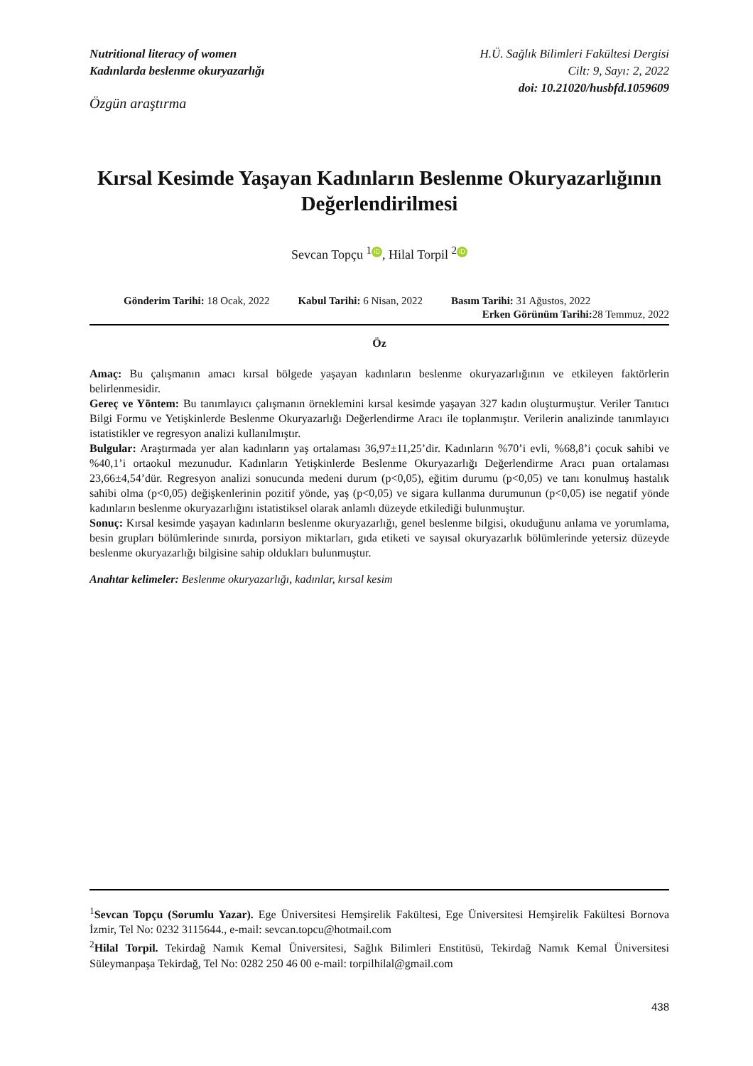Nutritional literacy of women
Kadınlarda beslenme okuryazarlığı
H.Ü. Sağlık Bilimleri Fakültesi Dergisi
Cilt: 9, Sayı: 2, 2022
doi: 10.21020/husbfd.1059609
Özgün araştırma
Kırsal Kesimde Yaşayan Kadınların Beslenme Okuryazarlığının Değerlendirilmesi
Sevcan Topçu <sup>1</sup> iD, Hilal Torpil <sup>2</sup> iD
Gönderim Tarihi: 18 Ocak, 2022 Kabul Tarihi: 6 Nisan, 2022 Basım Tarihi: 31 Ağustos, 2022
Erken Görünüm Tarihi: 28 Temmuz, 2022
Öz
Amaç: Bu çalışmanın amacı kırsal bölgede yaşayan kadınların beslenme okuryazarlığının ve etkileyen faktörlerin belirlenmesidir.
Gereç ve Yöntem: Bu tanımlayıcı çalışmanın örneklemini kırsal kesimde yaşayan 327 kadın oluşturmuştur. Veriler Tanıtıcı Bilgi Formu ve Yetişkinlerde Beslenme Okuryazarlığı Değerlendirme Aracı ile toplanmıştır. Verilerin analizinde tanımlayıcı istatistikler ve regresyon analizi kullanılmıştır.
Bulgular: Araştırmada yer alan kadınların yaş ortalaması 36,97±11,25’dir. Kadınların %70’i evli, %68,8’i çocuk sahibi ve %40,1’i ortaokul mezunudur. Kadınların Yetişkinlerde Beslenme Okuryazarlığı Değerlendirme Aracı puan ortalaması 23,66±4,54’dür. Regresyon analizi sonucunda medeni durum (p<0,05), eğitim durumu (p<0,05) ve tanı konulmuş hastalık sahibi olma (p<0,05) değişkenlerinin pozitif yönde, yaş (p<0,05) ve sigara kullanma durumunun (p<0,05) ise negatif yönde kadınların beslenme okuryazarlığını istatistiksel olarak anlamlı düzeyde etkilediği bulunmuştur.
Sonuç: Kırsal kesimde yaşayan kadınların beslenme okuryazarlığı, genel beslenme bilgisi, okuduğunu anlama ve yorumlama, besin grupları bölümlerinde sınırda, porsiyon miktarları, gıda etiketi ve sayısal okuryazarlık bölümlerinde yetersiz düzeyde beslenme okuryazarlığı bilgisine sahip oldukları bulunmuştur.
Anahtar kelimeler: Beslenme okuryazarlığı, kadınlar, kırsal kesim
<sup>1</sup> Sevcan Topçu (Sorumlu Yazar). Ege Üniversitesi Hemşirelik Fakültesi, Ege Üniversitesi Hemşirelik Fakültesi Bornova İzmir, Tel No: 0232 3115644., e-mail: sevcan.topcu@hotmail.com
<sup>2</sup> Hilal Torpil. Tekirdağ Namık Kemal Üniversitesi, Sağlık Bilimleri Enstitüsü, Tekirdağ Namık Kemal Üniversitesi Süleymanpaşa Tekirdağ, Tel No: 0282 250 46 00 e-mail: torpilhilal@gmail.com
438